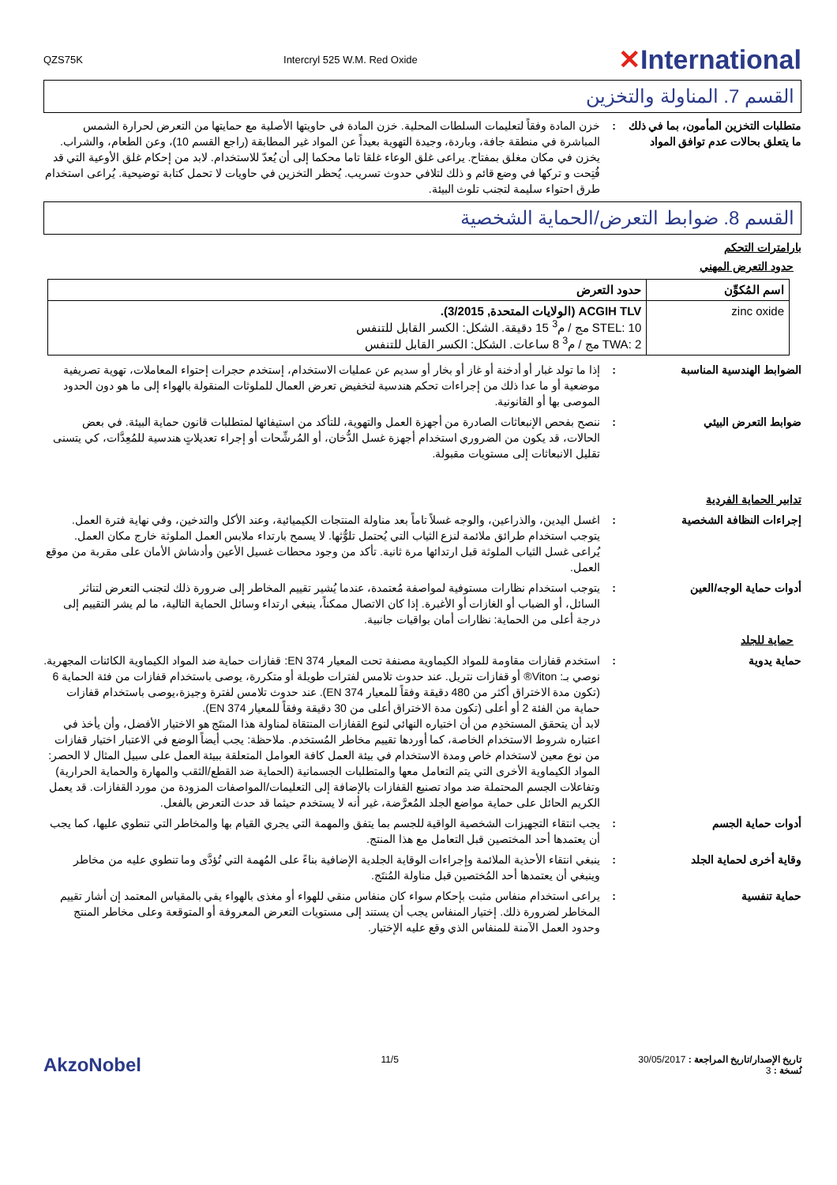QZS75K Intercryl 525 W.M. Red Oxide ✕International
القسم 7. المناولة والتخزين
متطلبات التخزين المأمون، بما في ذلك ما يتعلق بحالات عدم توافق المواد
: خزن المادة وفقاً لتعليمات السلطات المحلية. خزن المادة في حاويتها الأصلية مع حمايتها من التعرض لحرارة الشمس المباشرة في منطقة جافة، وباردة، وجيدة التهوية بعيداً عن المواد غير المطابقة (راجع القسم 10)، وعن الطعام، والشراب. يخزن في مكان مغلق بمفتاح. يراعى غلق الوعاء غلقا تاما محكما إلى أن يُعدّ للاستخدام. لابد من إحكام غلق الأوعية التي قد فُتِحت و تركها في وضع قائم و ذلك لتلافي حدوث تسريب. يُحظر التخزين في حاويات لا تحمل كتابة توضيحية. يُراعى استخدام طرق احتواء سليمة لتجنب تلوث البيئة.
القسم 8. ضوابط التعرض/الحماية الشخصية
بارامترات التحكم
حدود التعرض المهني
| اسم المُكوِّن | حدود التعرض |
| --- | --- |
| zinc oxide | ACGIH TLV (الولايات المتحدة, 3/2015). STEL: 10 مج / م<sup>3</sup> 15 دقيقة. الشكل: الكسر القابل للتنفس TWA: 2 مج / م<sup>3</sup> 8 ساعات. الشكل: الكسر القابل للتنفس |
الضوابط الهندسية المناسبة : إذا ما تولد غبار أو أدخنة أو غاز أو بخار أو سديم عن عمليات الاستخدام، إستخدم حجرات إحتواء المعاملات، تهوية تصريفية موضعية أو ما عدا ذلك من إجراءات تحكم هندسية لتخفيض تعرض العمال للملوثات المنقولة بالهواء إلى ما هو دون الحدود الموصى بها أو القانونية.
ضوابط التعرض البيئي : ننصح بفحص الإنبعاثات الصادرة من أجهزة العمل والتهوية، للتأكد من استيفائها لمتطلبات قانون حماية البيئة. في بعض الحالات، قد يكون من الضروري استخدام أجهزة غسل الدُّخان، أو المُرشِّحات أو إجراء تعديلاتٍ هندسية للمُعِدَّات، كي يتسنى تقليل الانبعاثات إلى مستويات مقبولة.
تدابير الحماية الفردية
إجراءات النظافة الشخصية : اغسل اليدين، والذراعين، والوجه غسلاً تاماً بعد مناولة المنتجات الكيميائية، وعند الأكل والتدخين، وفي نهاية فترة العمل. يتوجب استخدام طرائق ملائمة لنزع الثياب التي يُحتمل تلوُّثها. لا يسمح بارتداء ملابس العمل الملوثة خارج مكان العمل. يُراعى غسل الثياب الملوثة قبل ارتدائها مرة ثانية. تأكد من وجود محطات غسيل الأعين وأدشاش الأمان على مقربة من موقع العمل.
أدوات حماية الوجه/العين : يتوجب استخدام نظارات مستوفية لمواصفة مُعتمدة، عندما يُشير تقييم المخاطر إلى ضرورة ذلك لتجنب التعرض لتناثر السائل، أو الضباب أو الغازات أو الأغبرة. إذا كان الاتصال ممكناً، ينبغي ارتداء وسائل الحماية التالية، ما لم يشر التقييم إلى درجة أعلى من الحماية: نظارات أمان بواقيات جانبية.
حماية للجلد
حماية يدوية : استخدم قفازات مقاومة للمواد الكيماوية مصنفة تحت المعيار EN 374: قفازات حماية ضد المواد الكيماوية الكائنات المجهرية.
نوصي بـ: Viton® أو قفازات نتريل. عند حدوث تلامس لفترات طويلة أو متكررة، يوصى باستخدام قفازات من فئة الحماية 6 (تكون مدة الاختراق أكثر من 480 دقيقة وفقاً للمعيار EN 374). عند حدوث تلامس لفترة وجيزة،يوصى باستخدام قفازات حماية من الفئة 2 أو أعلى (تكون مدة الاختراق أعلى من 30 دقيقة وفقاً للمعيار EN 374).
لابد أن يتحقق المستخدِم من أن اختياره النهائي لنوع القفازات المنتقاة لمناولة هذا المنتَج هو الاختيار الأفضل، وأن يأخذ في اعتباره شروط الاستخدام الخاصة، كما أوردها تقييم مخاطر المُستخدم. ملاحظة: يجب أيضاً الوضع في الاعتبار اختيار قفازات من نوع معين لاستخدام خاص ومدة الاستخدام في بيئة العمل كافة العوامل المتعلقة ببيئة العمل على سبيل المثال لا الحصر: المواد الكيماوية الأخرى التي يتم التعامل معها والمتطلبات الجسمانية (الحماية ضد القطع/الثقب والمهارة والحماية الحرارية) وتفاعلات الجسم المحتملة ضد مواد تصنيع القفازات بالإضافة إلى التعليمات/المواصفات المزودة من مورد القفازات. قد يعمل الكريم الحائل على حماية مواضع الجلد المُعرَّضة، غير أنه لا يستخدم حيثما قد حدث التعرض بالفعل.
أدوات حماية الجسم : يجب انتقاء التجهيزات الشخصية الواقية للجسم بما يتفق والمهمة التي يجري القيام بها والمخاطر التي تنطوي عليها، كما يجب أن يعتمدها أحد المختصين قبل التعامل مع هذا المنتج.
وقاية أخرى لحماية الجلد : ينبغي انتقاء الأحذية الملائمة وإجراءات الوقاية الجلدية الإضافية بناءً على المُهمة التي تُؤدَّى وما تنطوي عليه من مخاطر وينبغي أن يعتمدها أحد المُختصين قبل مناولة المُنتَج.
حماية تنفسية : يراعى استخدام منفاس مثبت بإحكام سواء كان منفاس منقي للهواء أو مغذى بالهواء يفي بالمقياس المعتمد إن أشار تقييم المخاطر لضرورة ذلك. إختيار المنفاس يجب أن يستند إلى مستويات التعرض المعروفة أو المتوقعة وعلى مخاطر المنتج وحدود العمل الآمنة للمنفاس الذي وقع عليه الإختيار.
تاريخ الإصدار/تاريخ المراجعة : 30/05/2017
نُسخة : 3
11/5
AkzoNobel